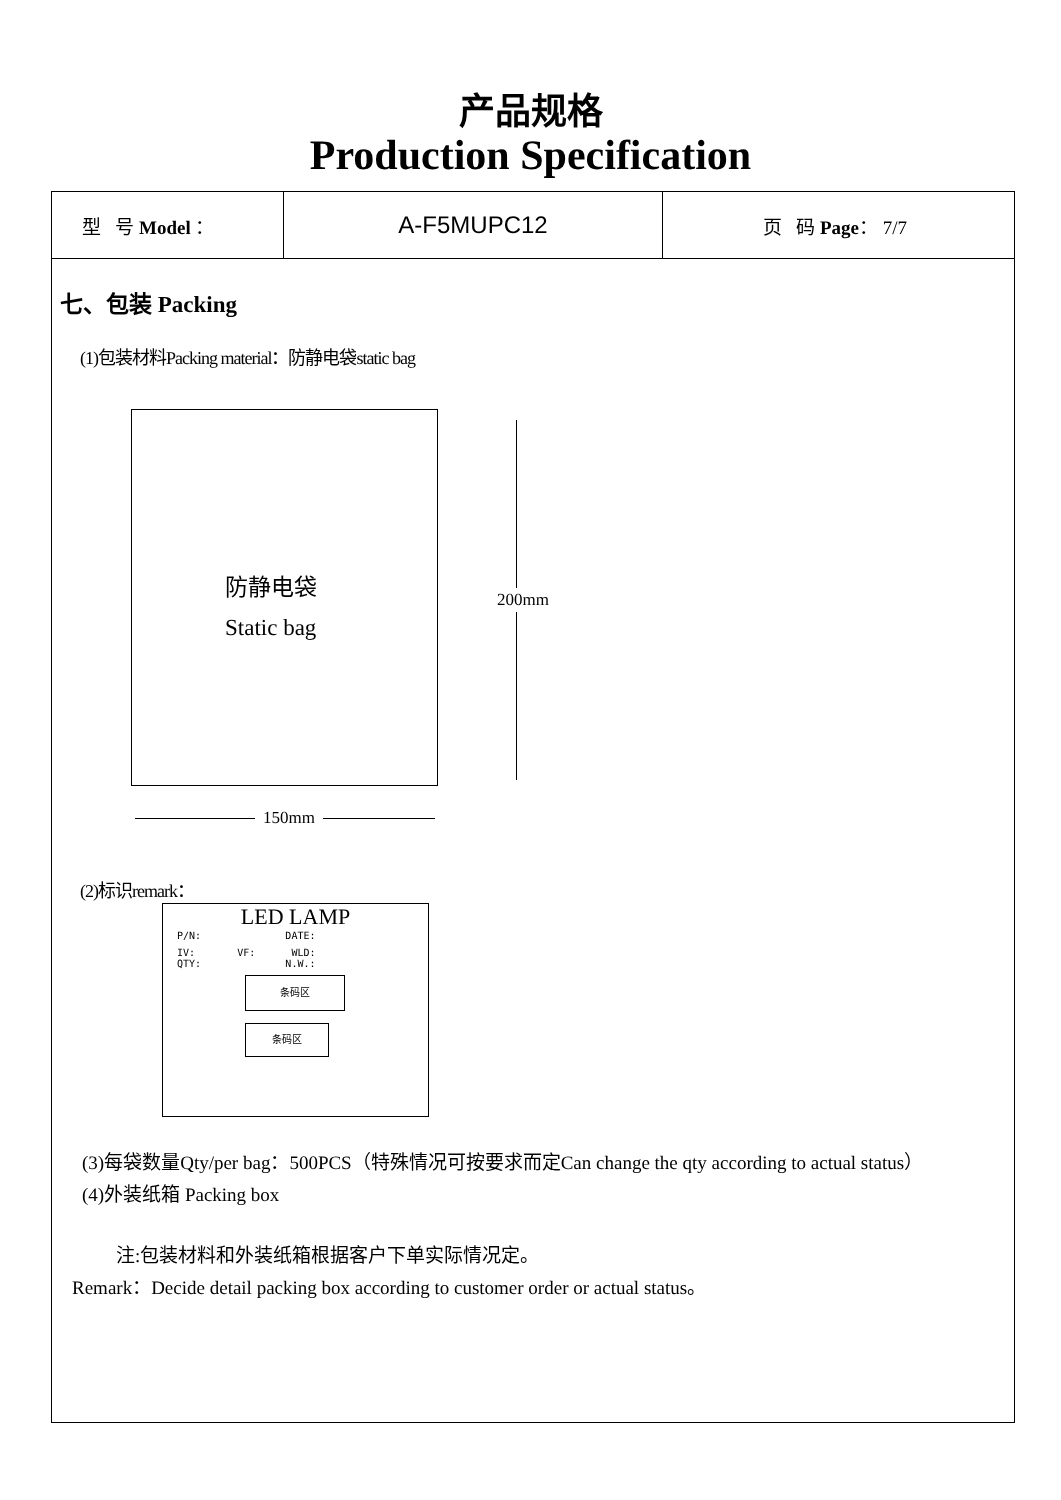产品规格
Production Specification
| 型 号 Model ： | A-F5MUPC12 | 页 码 Page ： 7/7 |
七、包装 Packing
(1)包装材料Packing material：防静电袋static bag
防静电袋
Static bag
200mm
150mm
(2)标识remark：
LED LAMP
P/N: DATE:
IV: VF: WLD:
QTY: N.W.:
条码区
条码区
(3)每袋数量Qty/per bag：500PCS（特殊情况可按要求而定Can change the qty according to actual status）
(4)外装纸箱 Packing box
注:包装材料和外装纸箱根据客户下单实际情况定。
Remark：Decide detail packing box according to customer order or actual status。